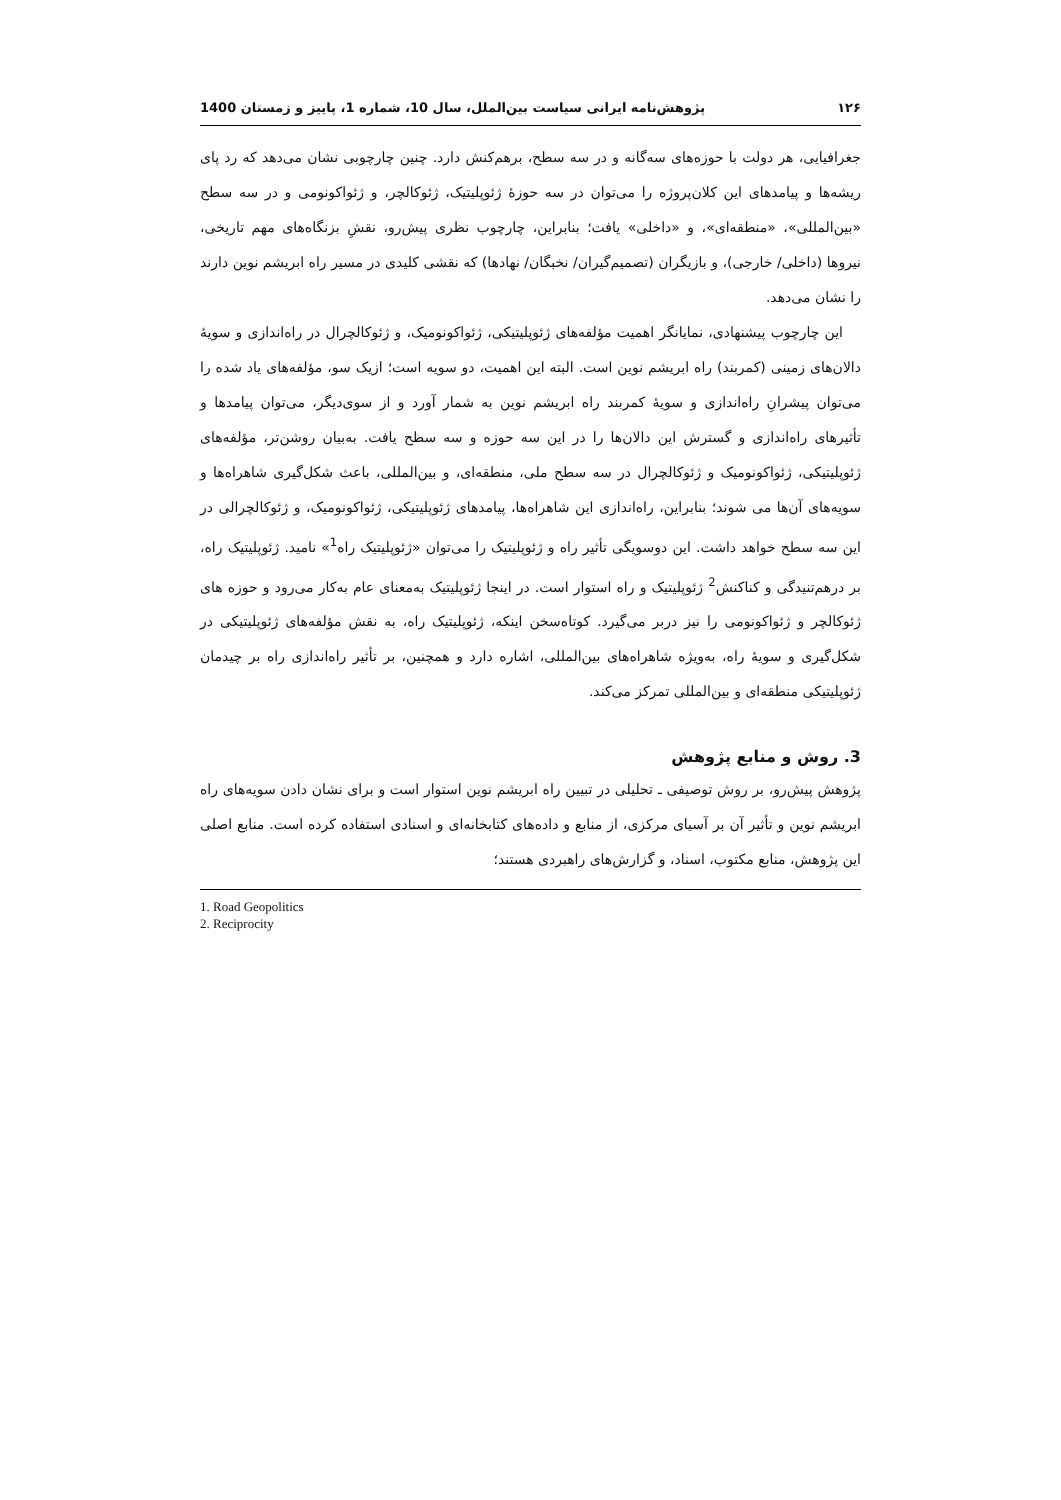۱۲۶ پژوهش‌نامه ایرانی سیاست بین‌الملل، سال 10، شماره 1، پاییز و زمستان 1400
جغرافیایی، هر دولت با حوزه‌های سه‌گانه و در سه سطح، برهم‌کنش دارد. چنین چارچوبی نشان می‌دهد که رد پای ریشه‌ها و پیامدهای این کلان‌پروژه را می‌توان در سه حوزۀ ژئوپلیتیک، ژئوکالچر، و ژئواکونومی و در سه سطح «بین‌المللی»، «منطقه‌ای»، و «داخلی» یافت؛ بنابراین، چارچوب نظری پیش‌رو، نقشِ بزنگاه‌های مهم تاریخی، نیروها (داخلی/ خارجی)، و بازیگران (تصمیم‌گیران/ نخبگان/ نهادها) که نقشی کلیدی در مسیر راه ابریشم نوین دارند را نشان می‌دهد.
این چارچوب پیشنهادی، نمایانگر اهمیت مؤلفه‌های ژئوپلیتیکی، ژئواکونومیک، و ژئوکالچرال در راه‌اندازی و سویۀ دالان‌های زمینی (کمربند) راه ابریشم نوین است. البته این اهمیت، دو سویه است؛ ازیک سو، مؤلفه‌های یاد شده را می‌توان پیشرانِ راه‌اندازی و سویۀ کمربند راه ابریشم نوین به شمار آورد و از سوی‌دیگر، می‌توان پیامدها و تأثیرهای راه‌اندازی و گسترش این دالان‌ها را در این سه حوزه و سه سطح یافت. به‌بیان روشن‌تر، مؤلفه‌های ژئوپلیتیکی، ژئواکونومیک و ژئوکالچرال در سه سطح ملی، منطقه‌ای، و بین‌المللی، باعث شکل‌گیری شاهراه‌ها و سویه‌های آن‌ها می شوند؛ بنابراین، راه‌اندازی این شاهراه‌ها، پیامدهای ژئوپلیتیکی، ژئواکونومیک، و ژئوکالچرالی در این سه سطح خواهد داشت. این دوسویگی تأثیر راه و ژئوپلیتیک را می‌توان «ژئوپلیتیک راه<sup>1</sup>» نامید. ژئوپلیتیک راه، بر درهم‌تنیدگی و کناکنش<sup>2</sup> ژئوپلیتیک و راه استوار است. در اینجا ژئوپلیتیک به‌معنای عام به‌کار می‌رود و حوزه های ژئوکالچر و ژئواکونومی را نیز دربر می‌گیرد. کوتاه‌سخن اینکه، ژئوپلیتیک راه، به نقش مؤلفه‌های ژئوپلیتیکی در شکل‌گیری و سویۀ راه، به‌ویژه شاهراه‌های بین‌المللی، اشاره دارد و همچنین، بر تأثیر راه‌اندازی راه بر چیدمان ژئوپلیتیکی منطقه‌ای و بین‌المللی تمرکز می‌کند.
3. روش و منابع پژوهش
پژوهش پیش‌رو، بر روش توصیفی ـ تحلیلی در تبیین راه ابریشم نوین استوار است و برای نشان دادن سویه‌های راه ابریشم نوین و تأثیر آن بر آسیای مرکزی، از منابع و داده‌های کتابخانه‌ای و اسنادی استفاده کرده است. منابع اصلی این پژوهش، منابع مکتوب، اسناد، و گزارش‌های راهبردی هستند؛
1. Road Geopolitics
2. Reciprocity